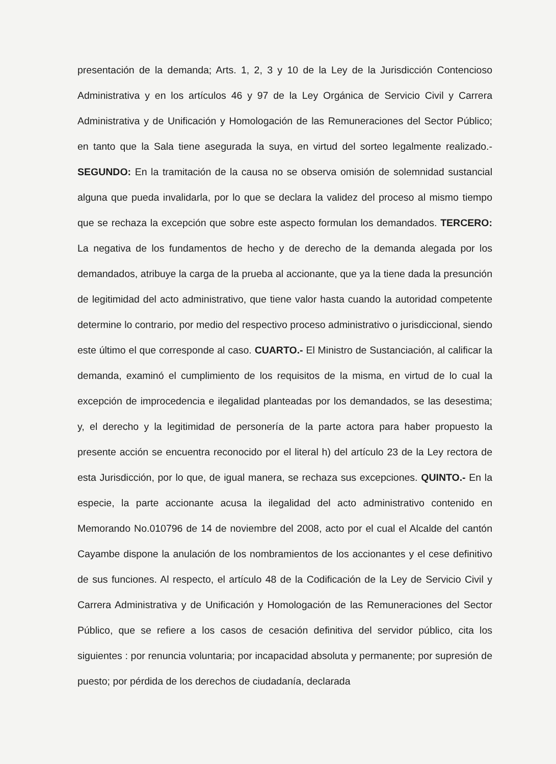presentación de la demanda; Arts. 1, 2, 3 y 10 de la Ley de la Jurisdicción Contencioso Administrativa y en los artículos 46 y 97 de la Ley Orgánica de Servicio Civil y Carrera Administrativa y de Unificación y Homologación de las Remuneraciones del Sector Público; en tanto que la Sala tiene asegurada la suya, en virtud del sorteo legalmente realizado.- SEGUNDO: En la tramitación de la causa no se observa omisión de solemnidad sustancial alguna que pueda invalidarla, por lo que se declara la validez del proceso al mismo tiempo que se rechaza la excepción que sobre este aspecto formulan los demandados. TERCERO: La negativa de los fundamentos de hecho y de derecho de la demanda alegada por los demandados, atribuye la carga de la prueba al accionante, que ya la tiene dada la presunción de legitimidad del acto administrativo, que tiene valor hasta cuando la autoridad competente determine lo contrario, por medio del respectivo proceso administrativo o jurisdiccional, siendo este último el que corresponde al caso. CUARTO.- El Ministro de Sustanciación, al calificar la demanda, examinó el cumplimiento de los requisitos de la misma, en virtud de lo cual la excepción de improcedencia e ilegalidad planteadas por los demandados, se las desestima; y, el derecho y la legitimidad de personería de la parte actora para haber propuesto la presente acción se encuentra reconocido por el literal h) del artículo 23 de la Ley rectora de esta Jurisdicción, por lo que, de igual manera, se rechaza sus excepciones. QUINTO.- En la especie, la parte accionante acusa la ilegalidad del acto administrativo contenido en Memorando No.010796 de 14 de noviembre del 2008, acto por el cual el Alcalde del cantón Cayambe dispone la anulación de los nombramientos de los accionantes y el cese definitivo de sus funciones. Al respecto, el artículo 48 de la Codificación de la Ley de Servicio Civil y Carrera Administrativa y de Unificación y Homologación de las Remuneraciones del Sector Público, que se refiere a los casos de cesación definitiva del servidor público, cita los siguientes : por renuncia voluntaria; por incapacidad absoluta y permanente; por supresión de puesto; por pérdida de los derechos de ciudadanía, declarada